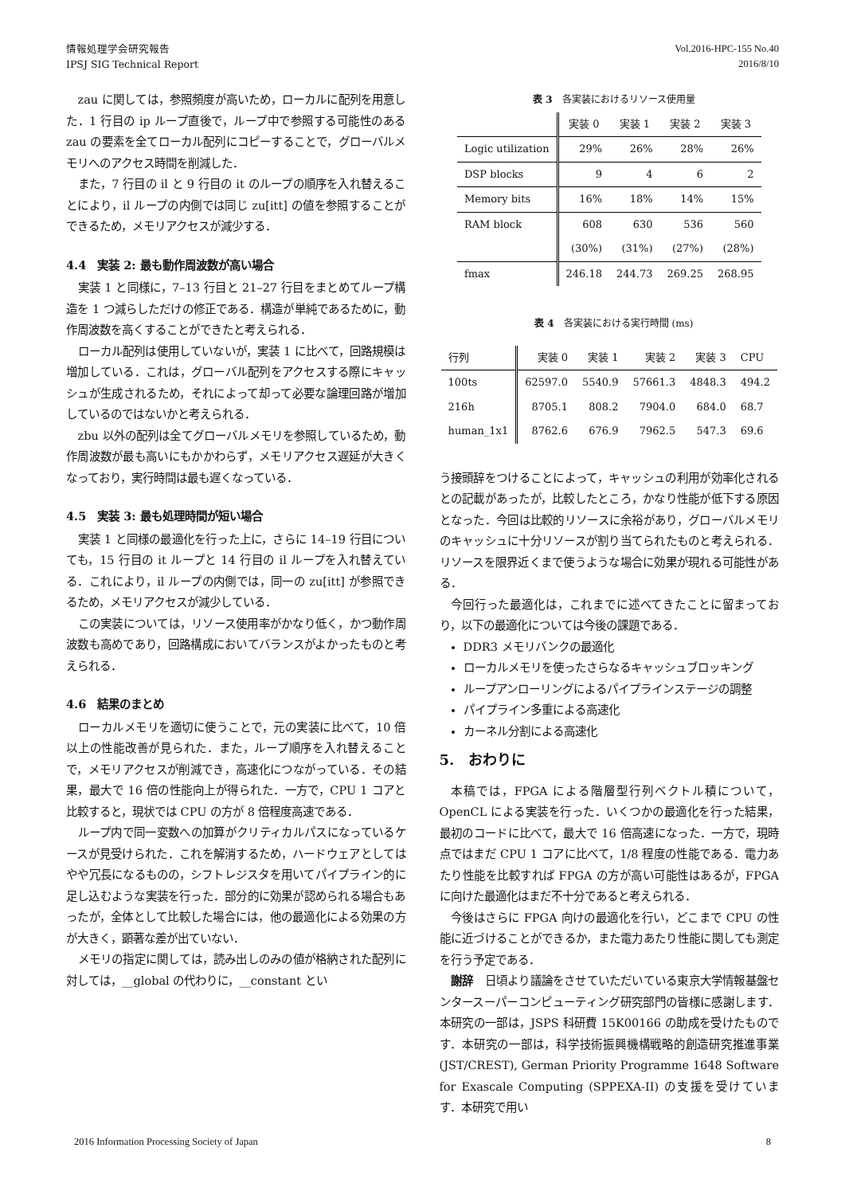情報処理学会研究報告
IPSJ SIG Technical Report
Vol.2016-HPC-155 No.40
2016/8/10
zau に関しては，参照頻度が高いため，ローカルに配列を用意した．1 行目の ip ループ直後で，ループ中で参照する可能性のある zau の要素を全てローカル配列にコピーすることで，グローバルメモリへのアクセス時間を削減した．
また，7 行目の il と 9 行目の it のループの順序を入れ替えることにより，il ループの内側では同じ zu[itt] の値を参照することができるため，メモリアクセスが減少する．
4.4　実装 2: 最も動作周波数が高い場合
実装 1 と同様に，7–13 行目と 21–27 行目をまとめてループ構造を 1 つ減らしただけの修正である．構造が単純であるために，動作周波数を高くすることができたと考えられる．
ローカル配列は使用していないが，実装 1 に比べて，回路規模は増加している．これは，グローバル配列をアクセスする際にキャッシュが生成されるため，それによって却って必要な論理回路が増加しているのではないかと考えられる．
zbu 以外の配列は全てグローバルメモリを参照しているため，動作周波数が最も高いにもかかわらず，メモリアクセス遅延が大きくなっており，実行時間は最も遅くなっている．
4.5　実装 3: 最も処理時間が短い場合
実装 1 と同様の最適化を行った上に，さらに 14–19 行目についても，15 行目の it ループと 14 行目の il ループを入れ替えている．これにより，il ループの内側では，同一の zu[itt] が参照できるため，メモリアクセスが減少している．
この実装については，リソース使用率がかなり低く，かつ動作周波数も高めであり，回路構成においてバランスがよかったものと考えられる．
4.6　結果のまとめ
ローカルメモリを適切に使うことで，元の実装に比べて，10 倍以上の性能改善が見られた．また，ループ順序を入れ替えることで，メモリアクセスが削減でき，高速化につながっている．その結果，最大で 16 倍の性能向上が得られた．一方で，CPU 1 コアと比較すると，現状では CPU の方が 8 倍程度高速である．
ループ内で同一変数への加算がクリティカルパスになっているケースが見受けられた．これを解消するため，ハードウェアとしてはやや冗長になるものの，シフトレジスタを用いてパイプライン的に足し込むような実装を行った．部分的に効果が認められる場合もあったが，全体として比較した場合には，他の最適化による効果の方が大きく，顕著な差が出ていない．
メモリの指定に関しては，読み出しのみの値が格納された配列に対しては，__global の代わりに，__constant とい
表 3　各実装におけるリソース使用量
| | 実装 0 | 実装 1 | 実装 2 | 実装 3 |
| --- | --- | --- | --- | --- |
| Logic utilization | 29% | 26% | 28% | 26% |
| DSP blocks | 9 | 4 | 6 | 2 |
| Memory bits | 16% | 18% | 14% | 15% |
| RAM block | 608 | 630 | 536 | 560 |
| | (30%) | (31%) | (27%) | (28%) |
| fmax | 246.18 | 244.73 | 269.25 | 268.95 |
表 4　各実装における実行時間 (ms)
| 行列 | 実装 0 | 実装 1 | 実装 2 | 実装 3 | CPU |
| --- | --- | --- | --- | --- | --- |
| 100ts | 62597.0 | 5540.9 | 57661.3 | 4848.3 | 494.2 |
| 216h | 8705.1 | 808.2 | 7904.0 | 684.0 | 68.7 |
| human_1x1 | 8762.6 | 676.9 | 7962.5 | 547.3 | 69.6 |
う接頭辞をつけることによって，キャッシュの利用が効率化されるとの記載があったが，比較したところ，かなり性能が低下する原因となった．今回は比較的リソースに余裕があり，グローバルメモリのキャッシュに十分リソースが割り当てられたものと考えられる．リソースを限界近くまで使うような場合に効果が現れる可能性がある．
今回行った最適化は，これまでに述べてきたことに留まっており，以下の最適化については今後の課題である．
DDR3 メモリバンクの最適化
ローカルメモリを使ったさらなるキャッシュブロッキング
ループアンローリングによるパイプラインステージの調整
パイプライン多重による高速化
カーネル分割による高速化
5.　おわりに
本稿では，FPGA による階層型行列ベクトル積について，OpenCL による実装を行った．いくつかの最適化を行った結果，最初のコードに比べて，最大で 16 倍高速になった．一方で，現時点ではまだ CPU 1 コアに比べて，1/8 程度の性能である．電力あたり性能を比較すれば FPGA の方が高い可能性はあるが，FPGA に向けた最適化はまだ不十分であると考えられる．
今後はさらに FPGA 向けの最適化を行い，どこまで CPU の性能に近づけることができるか，また電力あたり性能に関しても測定を行う予定である．
謝辞　日頃より議論をさせていただいている東京大学情報基盤センタースーパーコンピューティング研究部門の皆様に感謝します．本研究の一部は，JSPS 科研費 15K00166 の助成を受けたものです．本研究の一部は，科学技術振興機構戦略的創造研究推進事業 (JST/CREST), German Priority Programme 1648 Software for Exascale Computing (SPPEXA-II) の支援を受けています．本研究で用い
2016 Information Processing Society of Japan
8